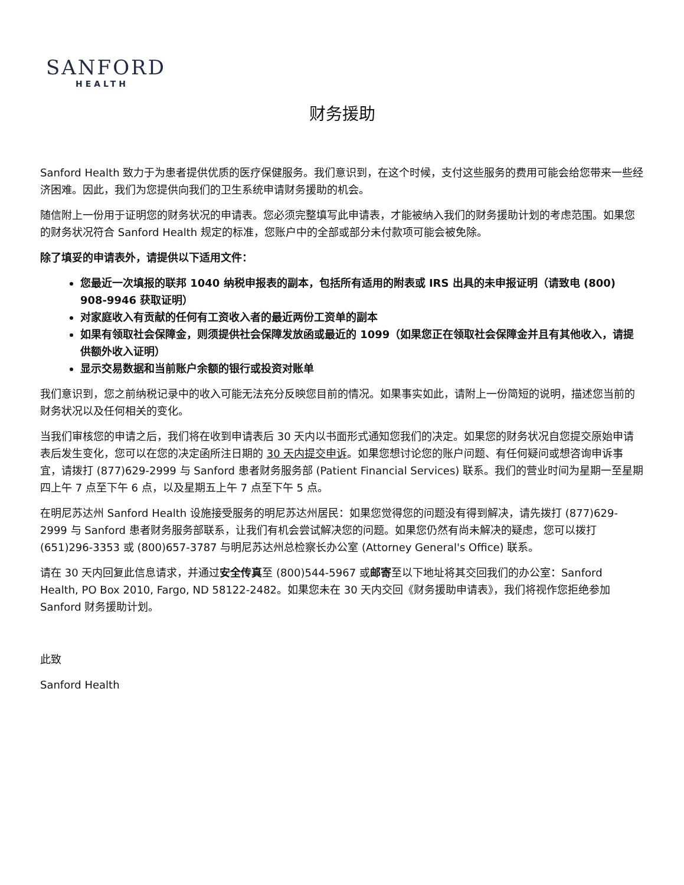SANFORD
HEALTH
财务援助
Sanford Health 致力于为患者提供优质的医疗保健服务。我们意识到，在这个时候，支付这些服务的费用可能会给您带来一些经济困难。因此，我们为您提供向我们的卫生系统申请财务援助的机会。
随信附上一份用于证明您的财务状况的申请表。您必须完整填写此申请表，才能被纳入我们的财务援助计划的考虑范围。如果您的财务状况符合 Sanford Health 规定的标准，您账户中的全部或部分未付款项可能会被免除。
除了填妥的申请表外，请提供以下适用文件：
您最近一次填报的联邦 1040 纳税申报表的副本，包括所有适用的附表或 IRS 出具的未申报证明（请致电 (800) 908-9946 获取证明）
对家庭收入有贡献的任何有工资收入者的最近两份工资单的副本
如果有领取社会保障金，则须提供社会保障发放函或最近的 1099（如果您正在领取社会保障金并且有其他收入，请提供额外收入证明）
显示交易数据和当前账户余额的银行或投资对账单
我们意识到，您之前纳税记录中的收入可能无法充分反映您目前的情况。如果事实如此，请附上一份简短的说明，描述您当前的财务状况以及任何相关的变化。
当我们审核您的申请之后，我们将在收到申请表后 30 天内以书面形式通知您我们的决定。如果您的财务状况自您提交原始申请表后发生变化，您可以在您的决定函所注日期的 30 天内提交申诉。如果您想讨论您的账户问题、有任何疑问或想咨询申诉事宜，请拨打 (877)629-2999 与 Sanford 患者财务服务部 (Patient Financial Services) 联系。我们的营业时间为星期一至星期四上午 7 点至下午 6 点，以及星期五上午 7 点至下午 5 点。
在明尼苏达州 Sanford Health 设施接受服务的明尼苏达州居民：如果您觉得您的问题没有得到解决，请先拨打 (877)629-2999 与 Sanford 患者财务服务部联系，让我们有机会尝试解决您的问题。如果您仍然有尚未解决的疑虑，您可以拨打 (651)296-3353 或 (800)657-3787 与明尼苏达州总检察长办公室 (Attorney General's Office) 联系。
请在 30 天内回复此信息请求，并通过安全传真至 (800)544-5967 或邮寄至以下地址将其交回我们的办公室：Sanford Health, PO Box 2010, Fargo, ND 58122-2482。如果您未在 30 天内交回《财务援助申请表》，我们将视作您拒绝参加 Sanford 财务援助计划。
此致
Sanford Health